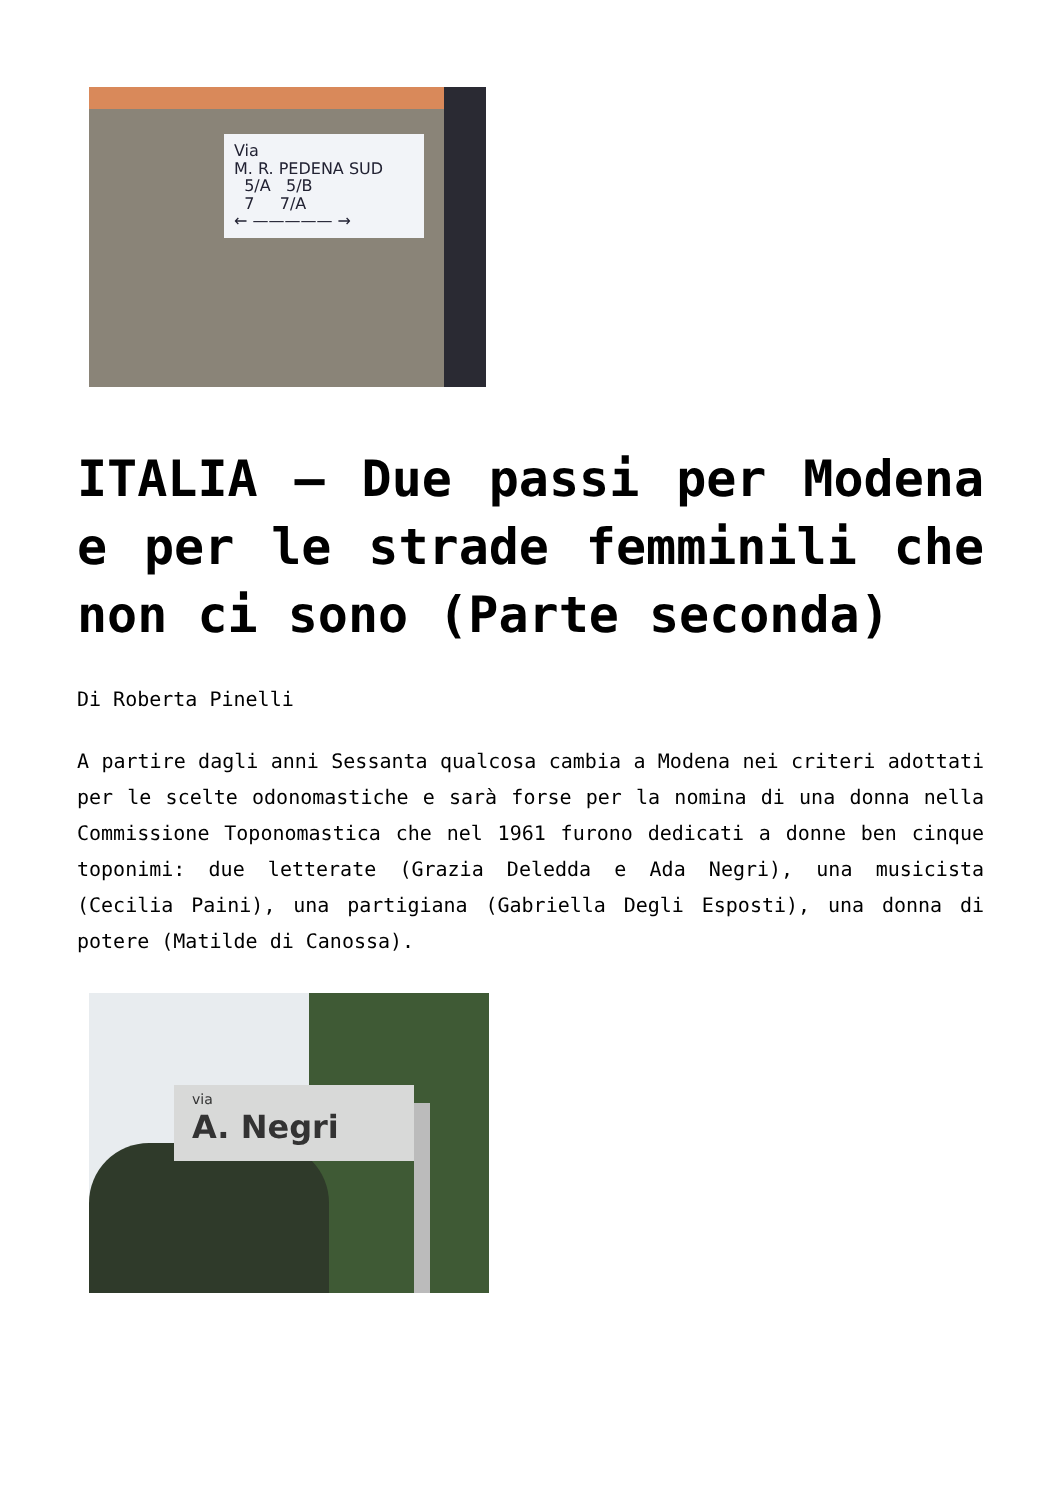Via
M. R. PEDENA SUD
5/A 5/B
7 7/A
← ————— →
ITALIA – Due passi per Modena e per le strade femminili che non ci sono (Parte seconda)
Di Roberta Pinelli
A partire dagli anni Sessanta qualcosa cambia a Modena nei criteri adottati per le scelte odonomastiche e sarà forse per la nomina di una donna nella Commissione Toponomastica che nel 1961 furono dedicati a donne ben cinque toponimi: due letterate (Grazia Deledda e Ada Negri), una musicista (Cecilia Paini), una partigiana (Gabriella Degli Esposti), una donna di potere (Matilde di Canossa).
via
A. Negri